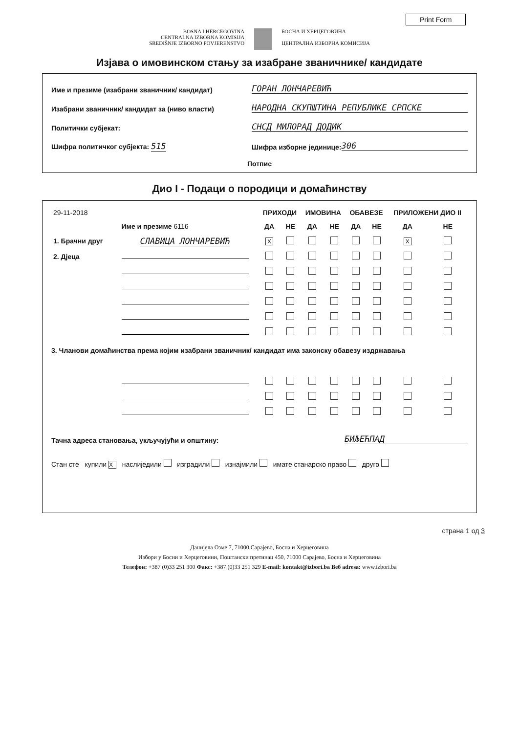Print Form
BOSNA I HERCEGOVINA
CENTRALNA IZBORNA KOMISIJA
SREDIŠNJE IZBORNO POVJERENSTVO
БОСНА И ХЕРЦЕГОВИНА
ЦЕНТРАЛНА ИЗБОРНА КОМИСИЈА
Изјава о имовинском стању за изабране званичнике/ кандидате
Име и презиме (изабрани званичник/ кандидат)
ГОРАН ЛОНЧАРЕВИЋ
Изабрани званичник/ кандидат за (ниво власти)
НАРОДНА СКУПШТИНА РЕПУБЛИКЕ СРПСКЕ
Политички субјекат:
СНСД МИЛОРАД ДОДИК
Шифра политичког субјекта: 515
Шифра изборне јединице:
306
Потпис
Дио I - Подаци о породици и домаћинству
| 29-11-2018 | | ПРИХОДИ | | ИМОВИНА | | ОБАВЕЗЕ | | ПРИЛОЖЕНИ ДИО II | |
| Име и презиме 6116 | | ДА | НЕ | ДА | НЕ | ДА | НЕ | ДА | НЕ |
| 1. Брачни друг | СЛАВИЦА ЛОНЧАРЕВИЋ | X | | | | | | X | |
| 2. Дјеца | | | | | | | | | |
| 3. Чланови домаћинства према којим изабрани званичник/ кандидат има законску обавезу издржавања | | | | | | | | | |
Тачна адреса становања, укључујући и општину:
БИЉЕЋПАД
Стан сте купили X наслиједили изградили изнајмили имате станарско право друго
страна 1 од 3
Данијела Озме 7, 71000 Сарајево, Босна и Херцеговина
Избори у Босни и Херцеговини, Поштански претинац 450, 71000 Сарајево, Босна и Херцеговина
Телефон: +387 (0)33 251 300 Факс: +387 (0)33 251 329 E-mail: kontakt@izbori.ba Веб adresa: www.izbori.ba